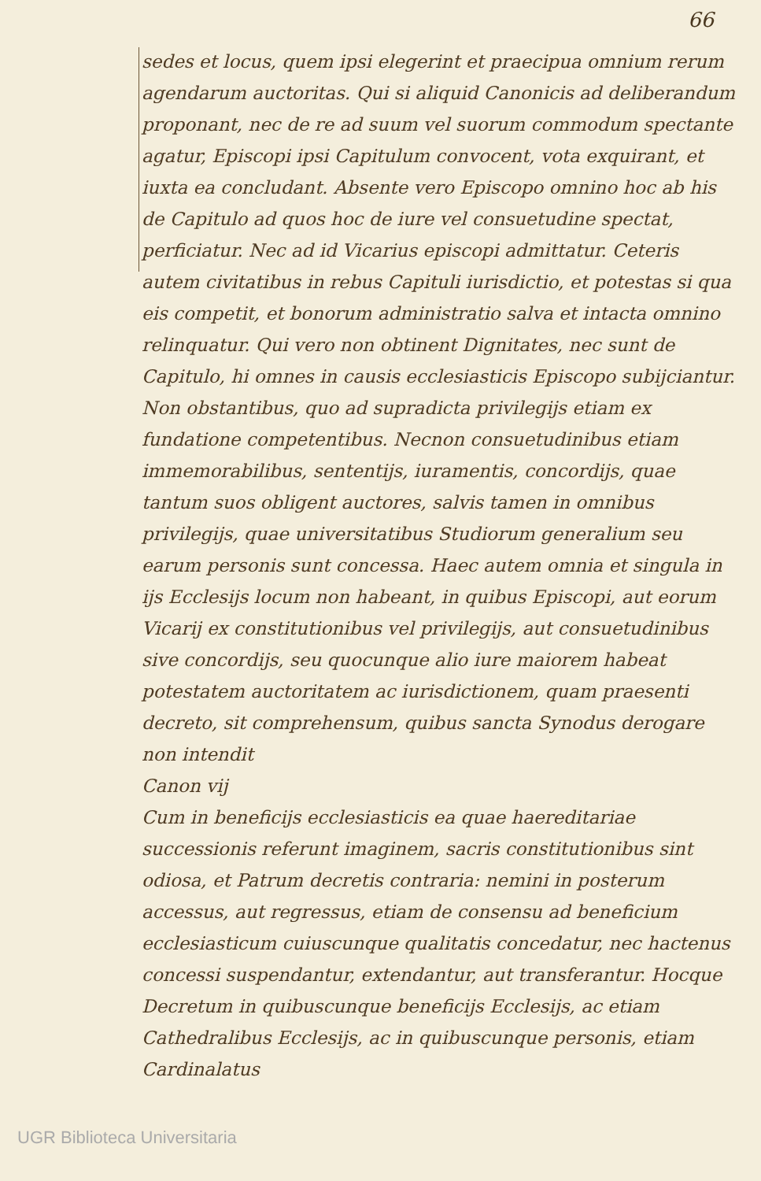66
sedes et locus, quem ipsi elegerint et praecipua omnium rerum agendarum auctoritas. Qui si aliquid Canonicis ad deliberandum proponant, nec de re ad suum vel suorum commodum spectante agatur, Episcopi ipsi Capitulum convocent, vota exquirant, et iuxta ea concludant. Absente vero Episcopo omnino hoc ab his de Capitulo ad quos hoc de iure vel consuetudine spectat, perficiatur. Nec ad id Vicarius episcopi admittatur. Ceteris autem civitatibus in rebus Capituli iurisdictio, et potestas si qua eis competit, et bonorum administratio salva et intacta omnino relinquatur. Qui vero non obtinent Dignitates, nec sunt de Capitulo, hi omnes in causis ecclesiasticis Episcopo subijciantur. Non obstantibus, quo ad supradicta privilegijs etiam ex fundatione competentibus. Necnon consuetudinibus etiam immemorabilibus, sententijs, iuramentis, concordijs, quae tantum suos obligent auctores, salvis tamen in omnibus privilegijs, quae universitatibus Studiorum generalium seu earum personis sunt concessa. Haec autem omnia et singula in ijs Ecclesijs locum non habeant, in quibus Episcopi, aut eorum Vicarij ex constitutionibus vel privilegijs, aut consuetudinibus sive concordijs, seu quocunque alio iure maiorem habeat potestatem auctoritatem ac iurisdictionem, quam praesenti decreto, sit comprehensum, quibus sancta Synodus derogare non intendit
Canon vij
Cum in beneficijs ecclesiasticis ea quae haereditariae successionis referunt imaginem, sacris constitutionibus sint odiosa, et Patrum decretis contraria: nemini in posterum accessus, aut regressus, etiam de consensu ad beneficium ecclesiasticum cuiuscunque qualitatis concedatur, nec hactenus concessi suspendantur, extendantur, aut transferantur. Hocque Decretum in quibuscunque beneficijs Ecclesijs, ac etiam Cathedralibus Ecclesijs, ac in quibuscunque personis, etiam Cardinalatus
UGR Biblioteca Universitaria